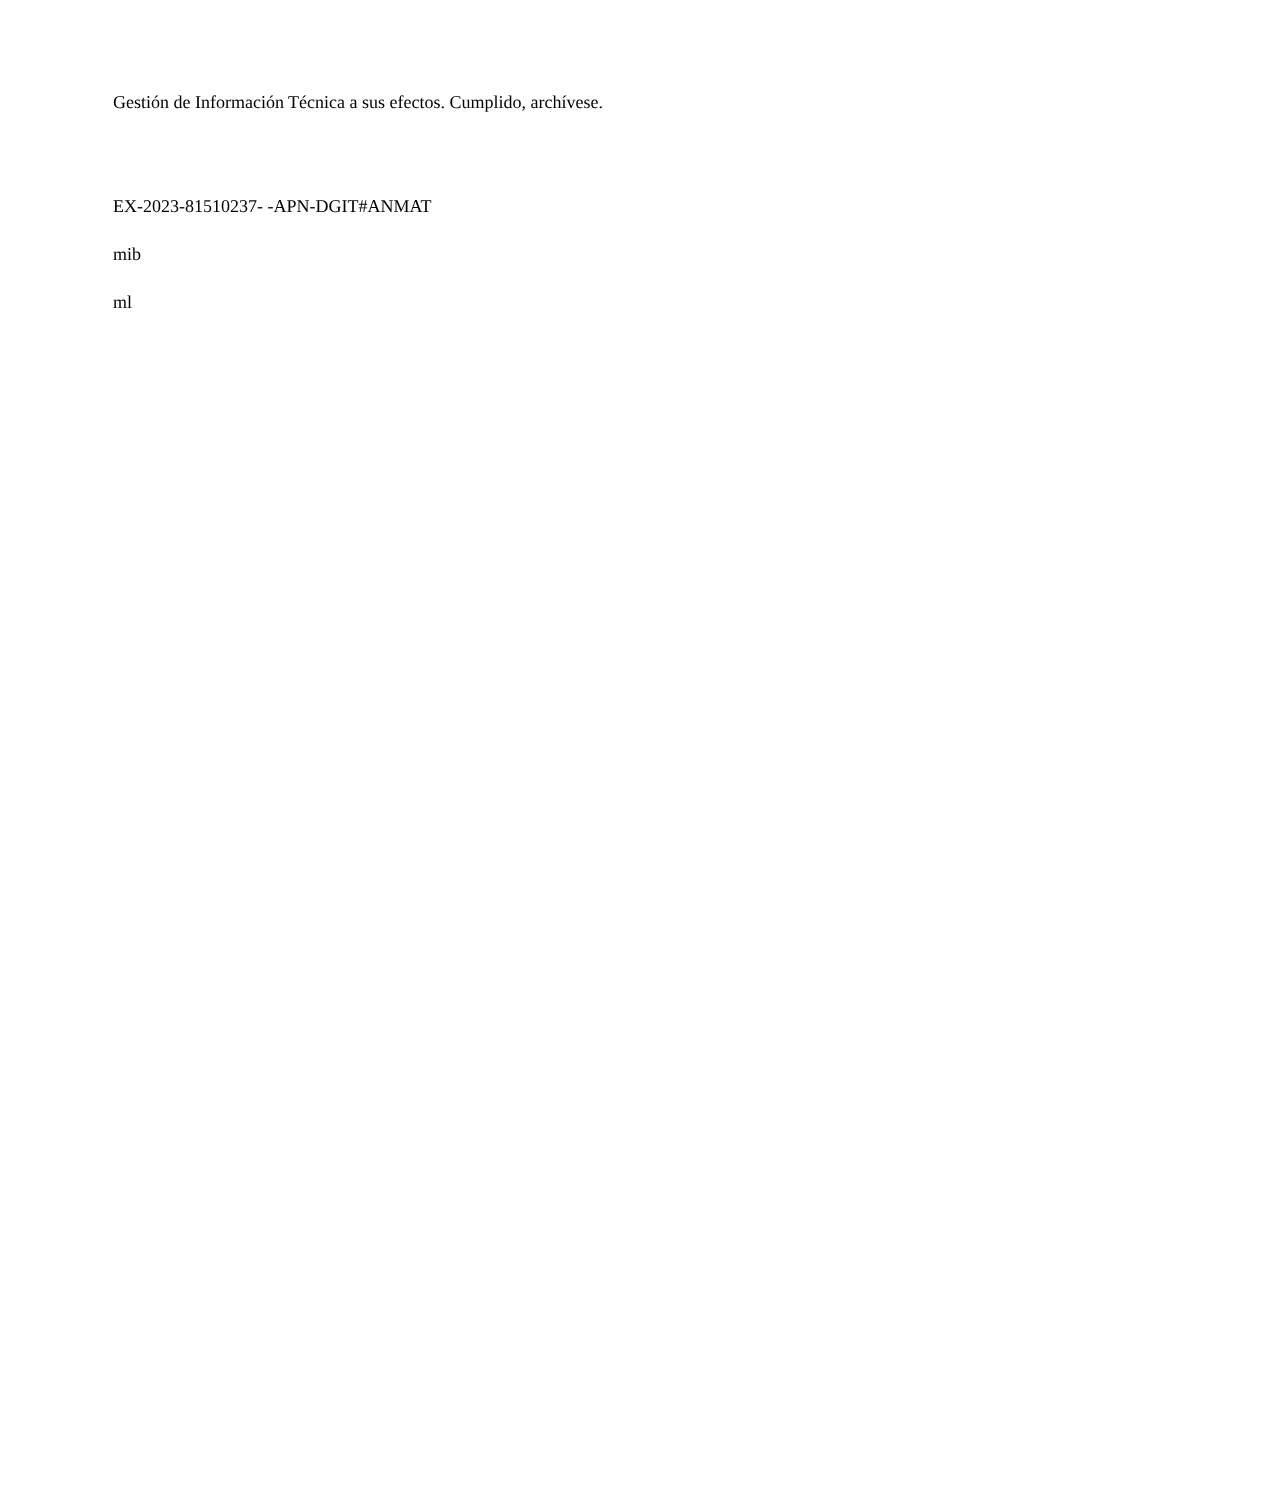Gestión de Información Técnica a sus efectos. Cumplido, archívese.
EX-2023-81510237- -APN-DGIT#ANMAT
mib
ml